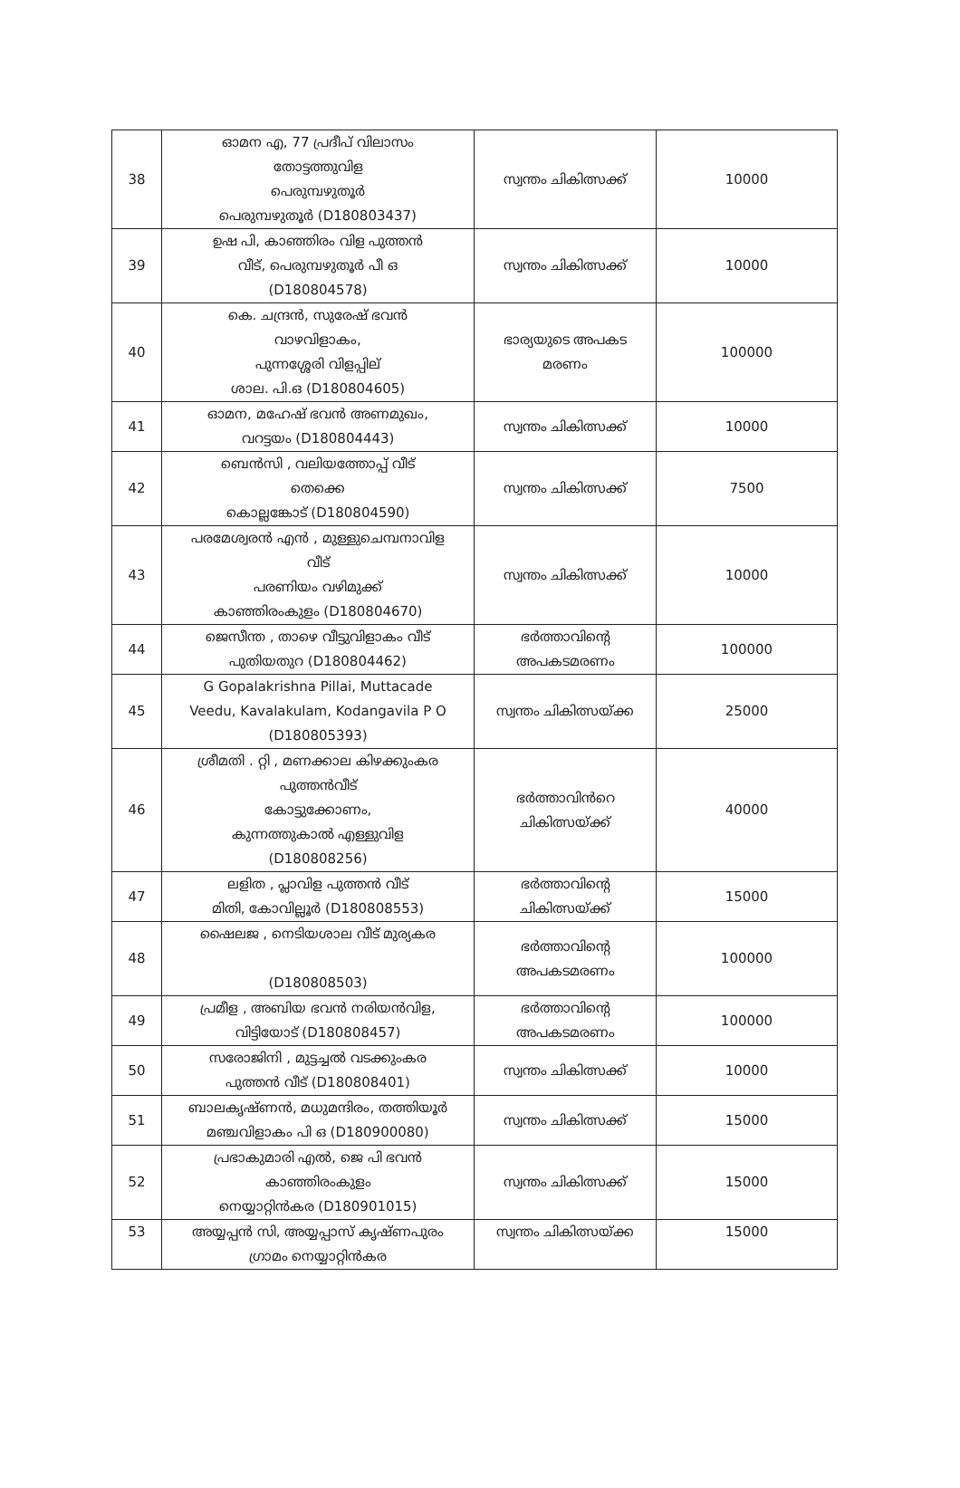| 38 | ഓമന എ, 77 പ്രദീപ് വിലാസം തോട്ടത്തുവിള പെരുമ്പഴുതൂർ പെരുമ്പഴുതൂർ (D180803437) | സ്വന്തം ചികിത്സക്ക് | 10000 |
| 39 | ഉഷ പി, കാഞ്ഞിരം വിള പുത്തൻ വീട്, പെരുമ്പഴുതൂർ പീ ഒ (D180804578) | സ്വന്തം ചികിത്സക്ക് | 10000 |
| 40 | കെ. ചന്ദ്രൻ, സുരേഷ് ഭവൻ വാഴവിളാകം, പുന്നശ്ശേരി വിളപ്പില് ശാല. പി.ഒ (D180804605) | ഭാര്യയുടെ അപകട മരണം | 100000 |
| 41 | ഓമന, മഹേഷ് ഭവൻ അണമുഖം, വറട്ടയം (D180804443) | സ്വന്തം ചികിത്സക്ക് | 10000 |
| 42 | ബെൻസി , വലിയത്തോപ്പ് വീട് തെക്കെ കൊല്ലങ്കോട് (D180804590) | സ്വന്തം ചികിത്സക്ക് | 7500 |
| 43 | പരമേശ്വരൻ എൻ , മുള്ളുചെമ്പനാവിള വീട് പരണിയം വഴിമുക്ക് കാഞ്ഞിരംകുളം (D180804670) | സ്വന്തം ചികിത്സക്ക് | 10000 |
| 44 | ജെസീന്ത , താഴെ വീട്ടുവിളാകം വീട് പുതിയതുറ (D180804462) | ഭർത്താവിന്റെ അപകടമരണം | 100000 |
| 45 | G Gopalakrishna Pillai, Muttacade Veedu, Kavalakulam, Kodangavila P O (D180805393) | സ്വന്തം ചികിത്സയ്ക്ക | 25000 |
| 46 | ശ്രീമതി . റ്റി , മണക്കാല കിഴക്കുംകര പുത്തൻവീട് കോട്ടുക്കോണം, കുന്നത്തുകാൽ എള്ളുവിള (D180808256) | ഭർത്താവിൻറെ ചികിത്സയ്ക്ക് | 40000 |
| 47 | ലളിത , പ്ലാവിള പുത്തൻ വീട് മിതി, കോവില്ലൂർ (D180808553) | ഭർത്താവിന്റെ ചികിത്സയ്ക്ക് | 15000 |
| 48 | ഷൈലജ , നെടിയശാല വീട് മുര്യകര (D180808503) | ഭർത്താവിന്റെ അപകടമരണം | 100000 |
| 49 | പ്രമീള , അബിയ ഭവൻ നരിയൻവിള, വിട്ടിയോട് (D180808457) | ഭർത്താവിന്റെ അപകടമരണം | 100000 |
| 50 | സരോജിനി , മുട്ടച്ചൽ വടക്കുംകര പുത്തൻ വീട് (D180808401) | സ്വന്തം ചികിത്സക്ക് | 10000 |
| 51 | ബാലകൃഷ്ണൻ, മധുമന്ദിരം, തത്തിയൂർ മഞ്ചവിളാകം പി ഒ (D180900080) | സ്വന്തം ചികിത്സക്ക് | 15000 |
| 52 | പ്രഭാകുമാരി എൽ, ജെ പി ഭവൻ കാഞ്ഞിരംകുളം നെയ്യാറ്റിൻകര (D180901015) | സ്വന്തം ചികിത്സക്ക് | 15000 |
| 53 | അയ്യപ്പൻ സി, അയ്യപ്പാസ് കൃഷ്ണപുരം ഗ്രാമം നെയ്യാറ്റിൻകര | സ്വന്തം ചികിത്സയ്ക്ക | 15000 |